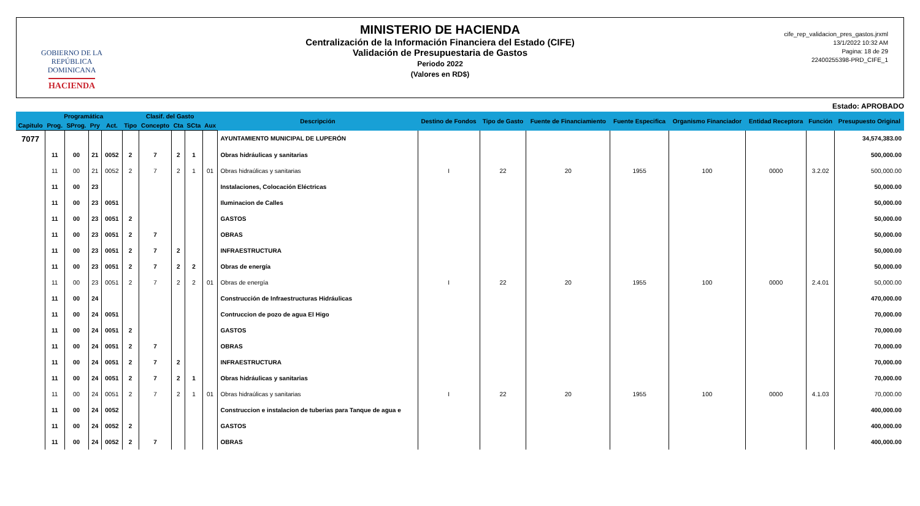GOBIERNO DE LA
REPÚBLICA
DOMINICANA
HACIENDA
MINISTERIO DE HACIENDA
Centralización de la Información Financiera del Estado (CIFE)
Validación de Presupuestaria de Gastos
Periodo 2022
(Valores en RD$)
cife_rep_validacion_pres_gastos.jrxml
13/1/2022 10:32 AM
Pagina: 18 de 29
22400255398-PRD_CIFE_1
Estado: APROBADO
| | Programática | | | | Clasif. del Gasto | | | | | Descripción | Destino de Fondos | Tipo de Gasto | Fuente de Financiamiento | Fuente Especifica | Organismo Financiador | Entidad Receptora | Función | Presupuesto Original |
| --- | --- | --- | --- | --- | --- | --- | --- | --- | --- | --- | --- | --- | --- | --- | --- | --- | --- | --- |
| Capitulo | Prog. | SProg. | Pry | Act. | Tipo | Concepto | Cta | SCta | Aux | | | | | | | | | |
| 7077 | | | | | | | | | | AYUNTAMIENTO MUNICIPAL DE LUPERÓN | | | | | | | | 34,574,383.00 |
| | 11 | 00 | 21 | 0052 | 2 | 7 | 2 | 1 | | Obras hidráulicas y sanitarias | | | | | | | | 500,000.00 |
| | 11 | 00 | 21 | 0052 | 2 | 7 | 2 | 1 | 01 | Obras hidraúlicas y sanitarias | I | 22 | 20 | 1955 | 100 | 0000 | 3.2.02 | 500,000.00 |
| | 11 | 00 | 23 | | | | | | | Instalaciones, Colocación Eléctricas | | | | | | | | 50,000.00 |
| | 11 | 00 | 23 | 0051 | | | | | | Iluminacion de Calles | | | | | | | | 50,000.00 |
| | 11 | 00 | 23 | 0051 | 2 | | | | | GASTOS | | | | | | | | 50,000.00 |
| | 11 | 00 | 23 | 0051 | 2 | 7 | | | | OBRAS | | | | | | | | 50,000.00 |
| | 11 | 00 | 23 | 0051 | 2 | 7 | 2 | | | INFRAESTRUCTURA | | | | | | | | 50,000.00 |
| | 11 | 00 | 23 | 0051 | 2 | 7 | 2 | 2 | | Obras de energía | | | | | | | | 50,000.00 |
| | 11 | 00 | 23 | 0051 | 2 | 7 | 2 | 2 | 01 | Obras de energía | I | 22 | 20 | 1955 | 100 | 0000 | 2.4.01 | 50,000.00 |
| | 11 | 00 | 24 | | | | | | | Construcción de Infraestructuras Hidráulicas | | | | | | | | 470,000.00 |
| | 11 | 00 | 24 | 0051 | | | | | | Contruccion de pozo de agua El Higo | | | | | | | | 70,000.00 |
| | 11 | 00 | 24 | 0051 | 2 | | | | | GASTOS | | | | | | | | 70,000.00 |
| | 11 | 00 | 24 | 0051 | 2 | 7 | | | | OBRAS | | | | | | | | 70,000.00 |
| | 11 | 00 | 24 | 0051 | 2 | 7 | 2 | | | INFRAESTRUCTURA | | | | | | | | 70,000.00 |
| | 11 | 00 | 24 | 0051 | 2 | 7 | 2 | 1 | | Obras hidráulicas y sanitarias | | | | | | | | 70,000.00 |
| | 11 | 00 | 24 | 0051 | 2 | 7 | 2 | 1 | 01 | Obras hidraúlicas y sanitarias | I | 22 | 20 | 1955 | 100 | 0000 | 4.1.03 | 70,000.00 |
| | 11 | 00 | 24 | 0052 | | | | | | Construccion e instalacion de tuberias para Tanque de agua e | | | | | | | | 400,000.00 |
| | 11 | 00 | 24 | 0052 | 2 | | | | | GASTOS | | | | | | | | 400,000.00 |
| | 11 | 00 | 24 | 0052 | 2 | 7 | | | | OBRAS | | | | | | | | 400,000.00 |